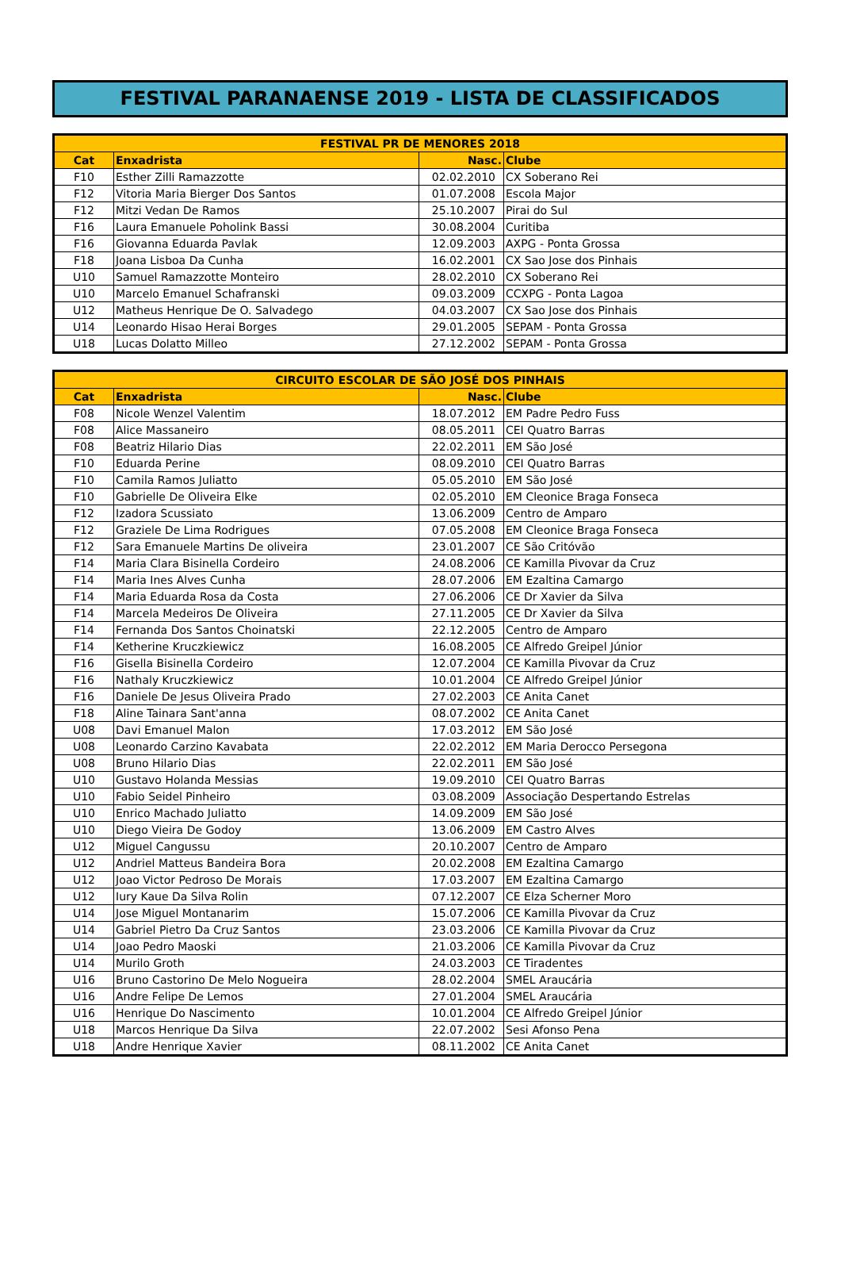FESTIVAL PARANAENSE 2019 - LISTA DE CLASSIFICADOS
| FESTIVAL PR DE MENORES 2018 | | | |
| --- | --- | --- | --- |
| Cat | Enxadrista | Nasc. | Clube |
| F10 | Esther Zilli Ramazzotte | 02.02.2010 | CX Soberano Rei |
| F12 | Vitoria Maria Bierger Dos Santos | 01.07.2008 | Escola Major |
| F12 | Mitzi Vedan De Ramos | 25.10.2007 | Pirai do Sul |
| F16 | Laura Emanuele Poholink Bassi | 30.08.2004 | Curitiba |
| F16 | Giovanna Eduarda Pavlak | 12.09.2003 | AXPG - Ponta Grossa |
| F18 | Joana Lisboa Da Cunha | 16.02.2001 | CX Sao Jose dos Pinhais |
| U10 | Samuel Ramazzotte Monteiro | 28.02.2010 | CX Soberano Rei |
| U10 | Marcelo Emanuel Schafranski | 09.03.2009 | CCXPG - Ponta Lagoa |
| U12 | Matheus Henrique De O. Salvadego | 04.03.2007 | CX Sao Jose dos Pinhais |
| U14 | Leonardo Hisao Herai Borges | 29.01.2005 | SEPAM - Ponta Grossa |
| U18 | Lucas Dolatto Milleo | 27.12.2002 | SEPAM - Ponta Grossa |
| CIRCUITO ESCOLAR DE SÃO JOSÉ DOS PINHAIS | | | |
| --- | --- | --- | --- |
| Cat | Enxadrista | Nasc. | Clube |
| F08 | Nicole Wenzel Valentim | 18.07.2012 | EM Padre Pedro Fuss |
| F08 | Alice Massaneiro | 08.05.2011 | CEI Quatro Barras |
| F08 | Beatriz Hilario Dias | 22.02.2011 | EM São José |
| F10 | Eduarda Perine | 08.09.2010 | CEI Quatro Barras |
| F10 | Camila Ramos Juliatto | 05.05.2010 | EM São José |
| F10 | Gabrielle De Oliveira Elke | 02.05.2010 | EM Cleonice Braga Fonseca |
| F12 | Izadora Scussiato | 13.06.2009 | Centro de Amparo |
| F12 | Graziele De Lima Rodrigues | 07.05.2008 | EM Cleonice Braga Fonseca |
| F12 | Sara Emanuele Martins De oliveira | 23.01.2007 | CE São Critóvão |
| F14 | Maria Clara Bisinella Cordeiro | 24.08.2006 | CE Kamilla Pivovar da Cruz |
| F14 | Maria Ines Alves Cunha | 28.07.2006 | EM Ezaltina Camargo |
| F14 | Maria Eduarda Rosa da Costa | 27.06.2006 | CE Dr Xavier da Silva |
| F14 | Marcela Medeiros De Oliveira | 27.11.2005 | CE Dr Xavier da Silva |
| F14 | Fernanda Dos Santos Choinatski | 22.12.2005 | Centro de Amparo |
| F14 | Ketherine Kruczkiewicz | 16.08.2005 | CE Alfredo Greipel Júnior |
| F16 | Gisella Bisinella Cordeiro | 12.07.2004 | CE Kamilla Pivovar da Cruz |
| F16 | Nathaly Kruczkiewicz | 10.01.2004 | CE Alfredo Greipel Júnior |
| F16 | Daniele De Jesus Oliveira Prado | 27.02.2003 | CE Anita Canet |
| F18 | Aline Tainara Sant'anna | 08.07.2002 | CE Anita Canet |
| U08 | Davi Emanuel Malon | 17.03.2012 | EM São José |
| U08 | Leonardo Carzino Kavabata | 22.02.2012 | EM Maria Derocco Persegona |
| U08 | Bruno Hilario Dias | 22.02.2011 | EM São José |
| U10 | Gustavo Holanda Messias | 19.09.2010 | CEI Quatro Barras |
| U10 | Fabio Seidel Pinheiro | 03.08.2009 | Associação Despertando Estrelas |
| U10 | Enrico Machado Juliatto | 14.09.2009 | EM São José |
| U10 | Diego Vieira De Godoy | 13.06.2009 | EM Castro Alves |
| U12 | Miguel Cangussu | 20.10.2007 | Centro de Amparo |
| U12 | Andriel Matteus Bandeira Bora | 20.02.2008 | EM Ezaltina Camargo |
| U12 | Joao Victor Pedroso De Morais | 17.03.2007 | EM Ezaltina Camargo |
| U12 | Iury Kaue Da Silva Rolin | 07.12.2007 | CE Elza Scherner Moro |
| U14 | Jose Miguel Montanarim | 15.07.2006 | CE Kamilla Pivovar da Cruz |
| U14 | Gabriel Pietro Da Cruz Santos | 23.03.2006 | CE Kamilla Pivovar da Cruz |
| U14 | Joao Pedro Maoski | 21.03.2006 | CE Kamilla Pivovar da Cruz |
| U14 | Murilo Groth | 24.03.2003 | CE Tiradentes |
| U16 | Bruno Castorino De Melo Nogueira | 28.02.2004 | SMEL Araucária |
| U16 | Andre Felipe De Lemos | 27.01.2004 | SMEL Araucária |
| U16 | Henrique Do Nascimento | 10.01.2004 | CE Alfredo Greipel Júnior |
| U18 | Marcos Henrique Da Silva | 22.07.2002 | Sesi Afonso Pena |
| U18 | Andre Henrique Xavier | 08.11.2002 | CE Anita Canet |